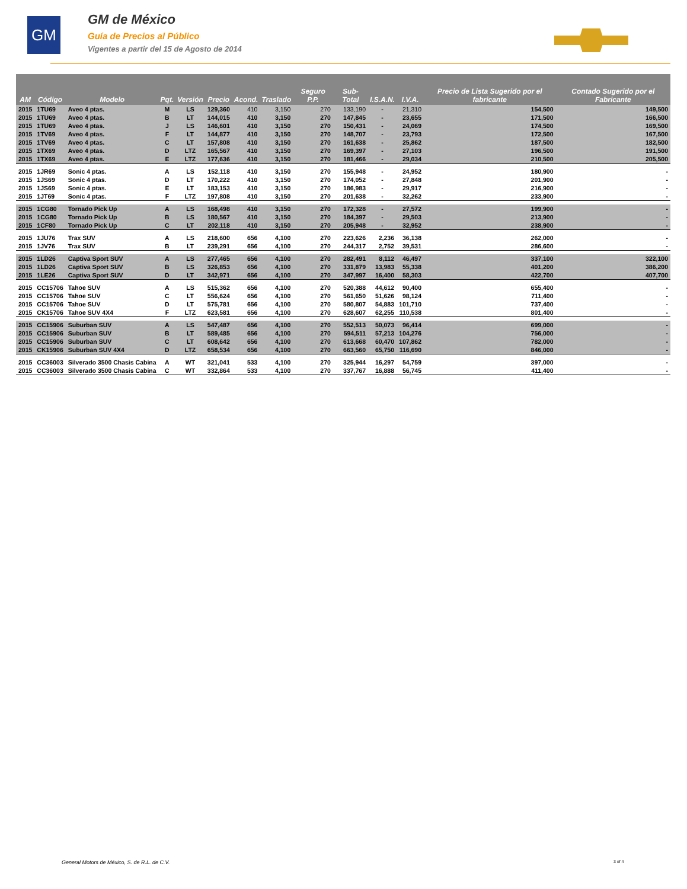GM
GM de México
Guía de Precios al Público
Vigentes a partir del 15 de Agosto de 2014
| AM | Código | Modelo | Pqt. | Versión | Precio | Acond. | Traslado | Seguro P.P. | Sub-Total | I.S.A.N. | I.V.A. | Precio de Lista Sugerido por el fabricante | Contado Sugerido por el Fabricante |
| --- | --- | --- | --- | --- | --- | --- | --- | --- | --- | --- | --- | --- | --- |
| 2015 | 1TU69 | Aveo 4 ptas. | M | LS | 129,360 | 410 | 3,150 | 270 | 133,190 | - | 21,310 | 154,500 | 149,500 |
| 2015 | 1TU69 | Aveo 4 ptas. | B | LT | 144,015 | 410 | 3,150 | 270 | 147,845 | - | 23,655 | 171,500 | 166,500 |
| 2015 | 1TU69 | Aveo 4 ptas. | J | LS | 146,601 | 410 | 3,150 | 270 | 150,431 | - | 24,069 | 174,500 | 169,500 |
| 2015 | 1TV69 | Aveo 4 ptas. | F | LT | 144,877 | 410 | 3,150 | 270 | 148,707 | - | 23,793 | 172,500 | 167,500 |
| 2015 | 1TV69 | Aveo 4 ptas. | C | LT | 157,808 | 410 | 3,150 | 270 | 161,638 | - | 25,862 | 187,500 | 182,500 |
| 2015 | 1TX69 | Aveo 4 ptas. | D | LTZ | 165,567 | 410 | 3,150 | 270 | 169,397 | - | 27,103 | 196,500 | 191,500 |
| 2015 | 1TX69 | Aveo 4 ptas. | E | LTZ | 177,636 | 410 | 3,150 | 270 | 181,466 | - | 29,034 | 210,500 | 205,500 |
| 2015 | 1JR69 | Sonic 4 ptas. | A | LS | 152,118 | 410 | 3,150 | 270 | 155,948 | - | 24,952 | 180,900 | - |
| 2015 | 1JS69 | Sonic 4 ptas. | D | LT | 170,222 | 410 | 3,150 | 270 | 174,052 | - | 27,848 | 201,900 | - |
| 2015 | 1JS69 | Sonic 4 ptas. | E | LT | 183,153 | 410 | 3,150 | 270 | 186,983 | - | 29,917 | 216,900 | - |
| 2015 | 1JT69 | Sonic 4 ptas. | F | LTZ | 197,808 | 410 | 3,150 | 270 | 201,638 | - | 32,262 | 233,900 | - |
| 2015 | 1CG80 | Tornado Pick Up | A | LS | 168,498 | 410 | 3,150 | 270 | 172,328 | - | 27,572 | 199,900 | - |
| 2015 | 1CG80 | Tornado Pick Up | B | LS | 180,567 | 410 | 3,150 | 270 | 184,397 | - | 29,503 | 213,900 | - |
| 2015 | 1CF80 | Tornado Pick Up | C | LT | 202,118 | 410 | 3,150 | 270 | 205,948 | - | 32,952 | 238,900 | - |
| 2015 | 1JU76 | Trax SUV | A | LS | 218,600 | 656 | 4,100 | 270 | 223,626 | 2,236 | 36,138 | 262,000 | - |
| 2015 | 1JV76 | Trax SUV | B | LT | 239,291 | 656 | 4,100 | 270 | 244,317 | 2,752 | 39,531 | 286,600 | - |
| 2015 | 1LD26 | Captiva Sport SUV | A | LS | 277,465 | 656 | 4,100 | 270 | 282,491 | 8,112 | 46,497 | 337,100 | 322,100 |
| 2015 | 1LD26 | Captiva Sport SUV | B | LS | 326,853 | 656 | 4,100 | 270 | 331,879 | 13,983 | 55,338 | 401,200 | 386,200 |
| 2015 | 1LE26 | Captiva Sport SUV | D | LT | 342,971 | 656 | 4,100 | 270 | 347,997 | 16,400 | 58,303 | 422,700 | 407,700 |
| 2015 | CC15706 | Tahoe SUV | A | LS | 515,362 | 656 | 4,100 | 270 | 520,388 | 44,612 | 90,400 | 655,400 | - |
| 2015 | CC15706 | Tahoe SUV | C | LT | 556,624 | 656 | 4,100 | 270 | 561,650 | 51,626 | 98,124 | 711,400 | - |
| 2015 | CC15706 | Tahoe SUV | D | LT | 575,781 | 656 | 4,100 | 270 | 580,807 | 54,883 | 101,710 | 737,400 | - |
| 2015 | CK15706 | Tahoe SUV 4X4 | F | LTZ | 623,581 | 656 | 4,100 | 270 | 628,607 | 62,255 | 110,538 | 801,400 | - |
| 2015 | CC15906 | Suburban SUV | A | LS | 547,487 | 656 | 4,100 | 270 | 552,513 | 50,073 | 96,414 | 699,000 | - |
| 2015 | CC15906 | Suburban SUV | B | LT | 589,485 | 656 | 4,100 | 270 | 594,511 | 57,213 | 104,276 | 756,000 | - |
| 2015 | CC15906 | Suburban SUV | C | LT | 608,642 | 656 | 4,100 | 270 | 613,668 | 60,470 | 107,862 | 782,000 | - |
| 2015 | CK15906 | Suburban SUV 4X4 | D | LTZ | 658,534 | 656 | 4,100 | 270 | 663,560 | 65,750 | 116,690 | 846,000 | - |
| 2015 | CC36003 | Silverado 3500 Chasis Cabina | A | WT | 321,041 | 533 | 4,100 | 270 | 325,944 | 16,297 | 54,759 | 397,000 | - |
| 2015 | CC36003 | Silverado 3500 Chasis Cabina | C | WT | 332,864 | 533 | 4,100 | 270 | 337,767 | 16,888 | 56,745 | 411,400 | - |
General Motors de México, S. de R.L. de C.V.
3 of 4